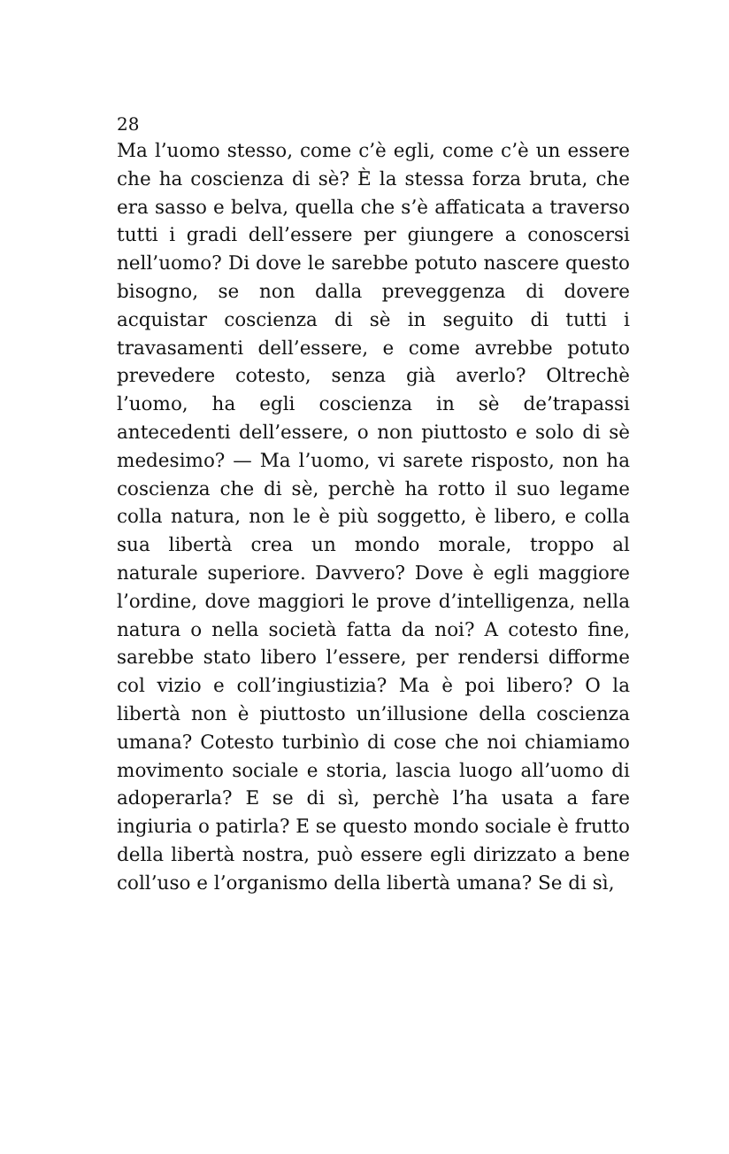28
Ma l’uomo stesso, come c’è egli, come c’è un essere che ha coscienza di sè? È la stessa forza bruta, che era sasso e belva, quella che s’è affaticata a traverso tutti i gradi dell’essere per giungere a conoscersi nell’uomo? Di dove le sarebbe potuto nascere questo bisogno, se non dalla preveggenza di dovere acquistar coscienza di sè in seguito di tutti i travasamenti dell’essere, e come avrebbe potuto prevedere cotesto, senza già averlo? Oltrechè l’uomo, ha egli coscienza in sè de’trapassi antecedenti dell’essere, o non piuttosto e solo di sè medesimo? — Ma l’uomo, vi sarete risposto, non ha coscienza che di sè, perchè ha rotto il suo legame colla natura, non le è più soggetto, è libero, e colla sua libertà crea un mondo morale, troppo al naturale superiore. Davvero? Dove è egli maggiore l’ordine, dove maggiori le prove d’intelligenza, nella natura o nella società fatta da noi? A cotesto fine, sarebbe stato libero l’essere, per rendersi difforme col vizio e coll’ingiustizia? Ma è poi libero? O la libertà non è piuttosto un’illusione della coscienza umana? Cotesto turbinìo di cose che noi chiamiamo movimento sociale e storia, lascia luogo all’uomo di adoperarla? E se di sì, perchè l’ha usata a fare ingiuria o patirla? E se questo mondo sociale è frutto della libertà nostra, può essere egli dirizzato a bene coll’uso e l’organismo della libertà umana? Se di sì,